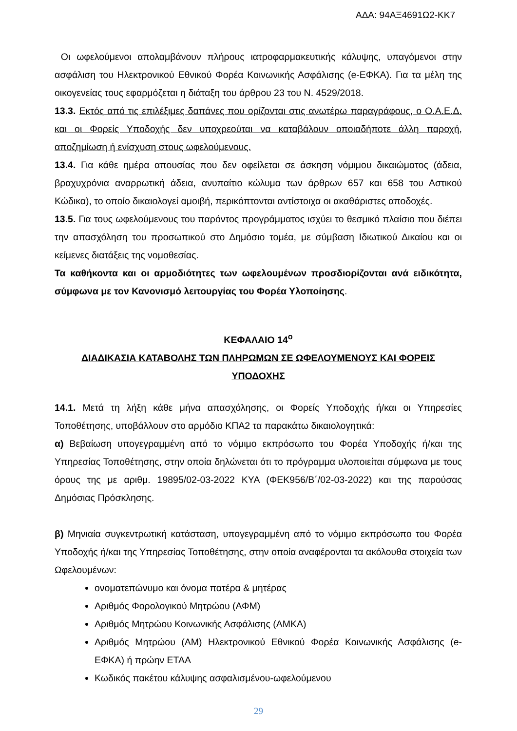ΑΔΑ: 94ΑΞ4691Ω2-ΚΚ7
Οι ωφελούμενοι απολαμβάνουν πλήρους ιατροφαρμακευτικής κάλυψης, υπαγόμενοι στην ασφάλιση του Ηλεκτρονικού Εθνικού Φορέα Κοινωνικής Ασφάλισης (e-ΕΦΚΑ). Για τα μέλη της οικογενείας τους εφαρμόζεται η διάταξη του άρθρου 23 του Ν. 4529/2018.
13.3. Εκτός από τις επιλέξιμες δαπάνες που ορίζονται στις ανωτέρω παραγράφους, ο Ο.Α.Ε.Δ. και οι Φορείς Υποδοχής δεν υποχρεούται να καταβάλουν οποιαδήποτε άλλη παροχή, αποζημίωση ή ενίσχυση στους ωφελούμενους.
13.4. Για κάθε ημέρα απουσίας που δεν οφείλεται σε άσκηση νόμιμου δικαιώματος (άδεια, βραχυχρόνια αναρρωτική άδεια, ανυπαίτιο κώλυμα των άρθρων 657 και 658 του Αστικού Κώδικα), το οποίο δικαιολογεί αμοιβή, περικόπτονται αντίστοιχα οι ακαθάριστες αποδοχές.
13.5. Για τους ωφελούμενους του παρόντος προγράμματος ισχύει το θεσμικό πλαίσιο που διέπει την απασχόληση του προσωπικού στο Δημόσιο τομέα, με σύμβαση Ιδιωτικού Δικαίου και οι κείμενες διατάξεις της νομοθεσίας.
Τα καθήκοντα και οι αρμοδιότητες των ωφελουμένων προσδιορίζονται ανά ειδικότητα, σύμφωνα με τον Κανονισμό λειτουργίας του Φορέα Υλοποίησης.
ΚΕΦΑΛΑΙΟ 14<sup>ο</sup>
ΔΙΑΔΙΚΑΣΙΑ ΚΑΤΑΒΟΛΗΣ ΤΩΝ ΠΛΗΡΩΜΩΝ ΣΕ ΩΦΕΛΟΥΜΕΝΟΥΣ ΚΑΙ ΦΟΡΕΙΣ ΥΠΟΔΟΧΗΣ
14.1. Μετά τη λήξη κάθε μήνα απασχόλησης, οι Φορείς Υποδοχής ή/και οι Υπηρεσίες Τοποθέτησης, υποβάλλουν στο αρμόδιο ΚΠΑ2 τα παρακάτω δικαιολογητικά:
α) Βεβαίωση υπογεγραμμένη από το νόμιμο εκπρόσωπο του Φορέα Υποδοχής ή/και της Υπηρεσίας Τοποθέτησης, στην οποία δηλώνεται ότι το πρόγραμμα υλοποιείται σύμφωνα με τους όρους της με αριθμ. 19895/02-03-2022 ΚΥΑ (ΦΕΚ956/Β΄/02-03-2022) και της παρούσας Δημόσιας Πρόσκλησης.
β) Μηνιαία συγκεντρωτική κατάσταση, υπογεγραμμένη από το νόμιμο εκπρόσωπο του Φορέα Υποδοχής ή/και της Υπηρεσίας Τοποθέτησης, στην οποία αναφέρονται τα ακόλουθα στοιχεία των Ωφελουμένων:
ονοματεπώνυμο και όνομα πατέρα & μητέρας
Αριθμός Φορολογικού Μητρώου (ΑΦΜ)
Αριθμός Μητρώου Κοινωνικής Ασφάλισης (ΑΜΚΑ)
Αριθμός Μητρώου (ΑΜ) Ηλεκτρονικού Εθνικού Φορέα Κοινωνικής Ασφάλισης (e-ΕΦΚΑ) ή πρώην ΕΤΑΑ
Κωδικός πακέτου κάλυψης ασφαλισμένου-ωφελούμενου
29